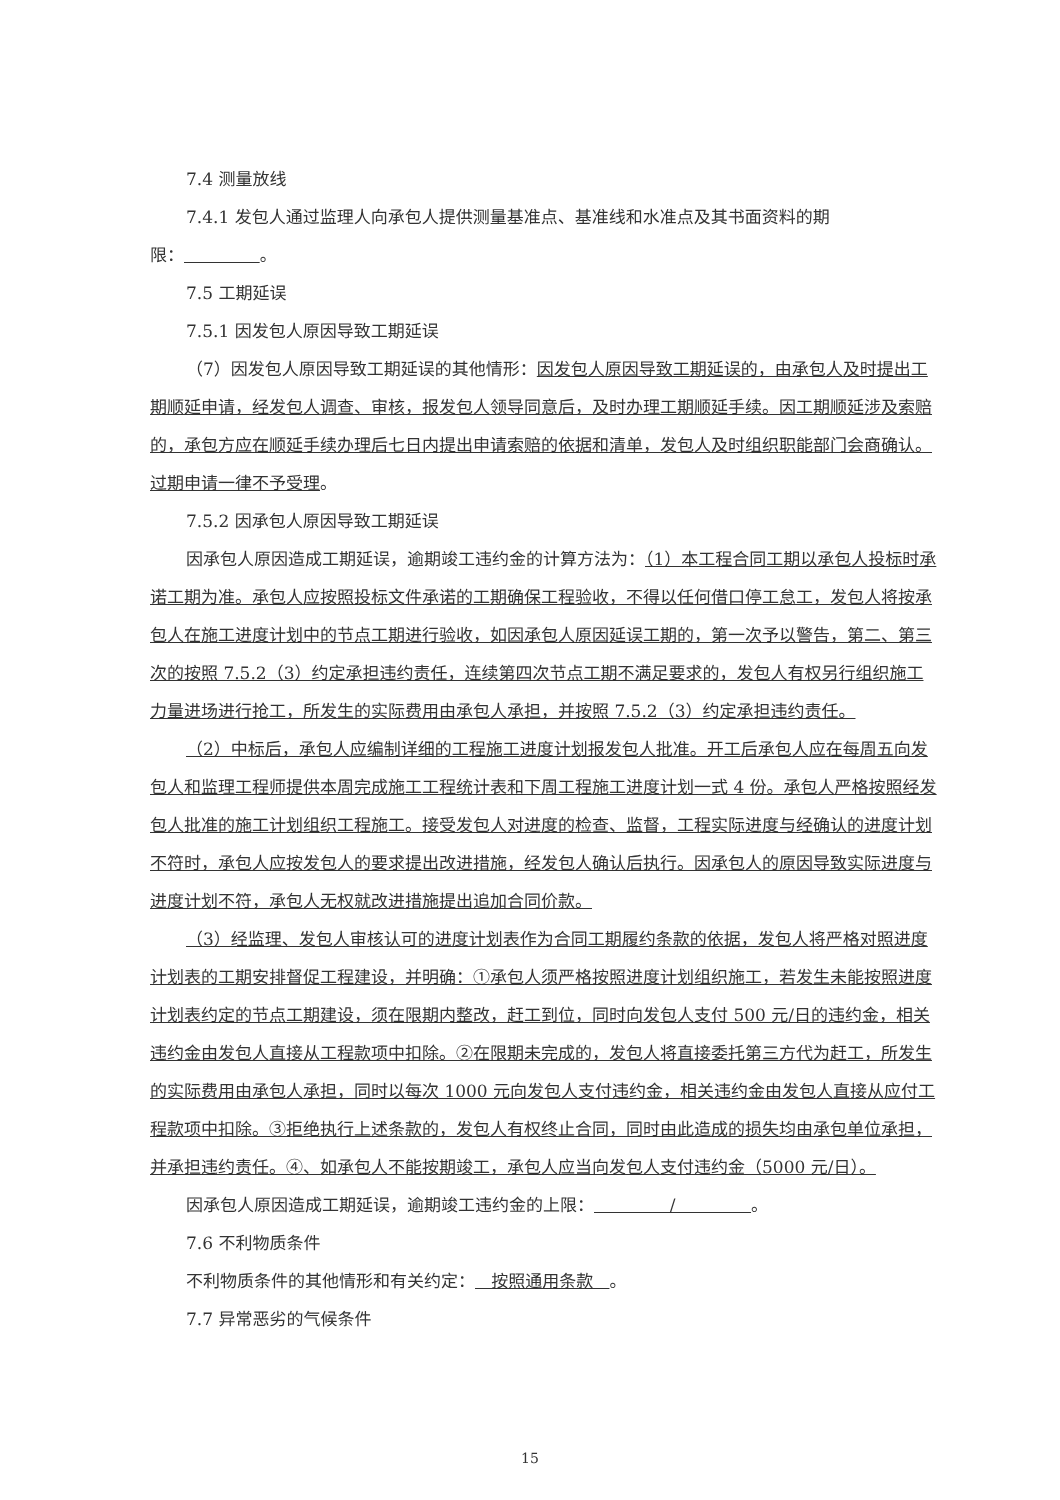7.4 测量放线
7.4.1 发包人通过监理人向承包人提供测量基准点、基准线和水准点及其书面资料的期限： 。
7.5 工期延误
7.5.1 因发包人原因导致工期延误
（7）因发包人原因导致工期延误的其他情形：因发包人原因导致工期延误的，由承包人及时提出工期顺延申请，经发包人调查、审核，报发包人领导同意后，及时办理工期顺延手续。因工期顺延涉及索赔的，承包方应在顺延手续办理后七日内提出申请索赔的依据和清单，发包人及时组织职能部门会商确认。过期申请一律不予受理。
7.5.2 因承包人原因导致工期延误
因承包人原因造成工期延误，逾期竣工违约金的计算方法为：（1）本工程合同工期以承包人投标时承诺工期为准。承包人应按照投标文件承诺的工期确保工程验收，不得以任何借口停工怠工，发包人将按承包人在施工进度计划中的节点工期进行验收，如因承包人原因延误工期的，第一次予以警告，第二、第三次的按照 7.5.2（3）约定承担违约责任，连续第四次节点工期不满足要求的，发包人有权另行组织施工力量进场进行抢工，所发生的实际费用由承包人承担，并按照 7.5.2（3）约定承担违约责任。
（2）中标后，承包人应编制详细的工程施工进度计划报发包人批准。开工后承包人应在每周五向发包人和监理工程师提供本周完成施工工程统计表和下周工程施工进度计划一式 4 份。承包人严格按照经发包人批准的施工计划组织工程施工。接受发包人对进度的检查、监督，工程实际进度与经确认的进度计划不符时，承包人应按发包人的要求提出改进措施，经发包人确认后执行。因承包人的原因导致实际进度与进度计划不符，承包人无权就改进措施提出追加合同价款。
（3）经监理、发包人审核认可的进度计划表作为合同工期履约条款的依据，发包人将严格对照进度计划表的工期安排督促工程建设，并明确：①承包人须严格按照进度计划组织施工，若发生未能按照进度计划表约定的节点工期建设，须在限期内整改，赶工到位，同时向发包人支付 500 元/日的违约金，相关违约金由发包人直接从工程款项中扣除。②在限期未完成的，发包人将直接委托第三方代为赶工，所发生的实际费用由承包人承担，同时以每次 1000 元向发包人支付违约金，相关违约金由发包人直接从应付工程款项中扣除。③拒绝执行上述条款的，发包人有权终止合同，同时由此造成的损失均由承包单位承担，并承担违约责任。④、如承包人不能按期竣工，承包人应当向发包人支付违约金（5000 元/日）。
因承包人原因造成工期延误，逾期竣工违约金的上限： / 。
7.6 不利物质条件
不利物质条件的其他情形和有关约定： 按照通用条款 。
7.7 异常恶劣的气候条件
15